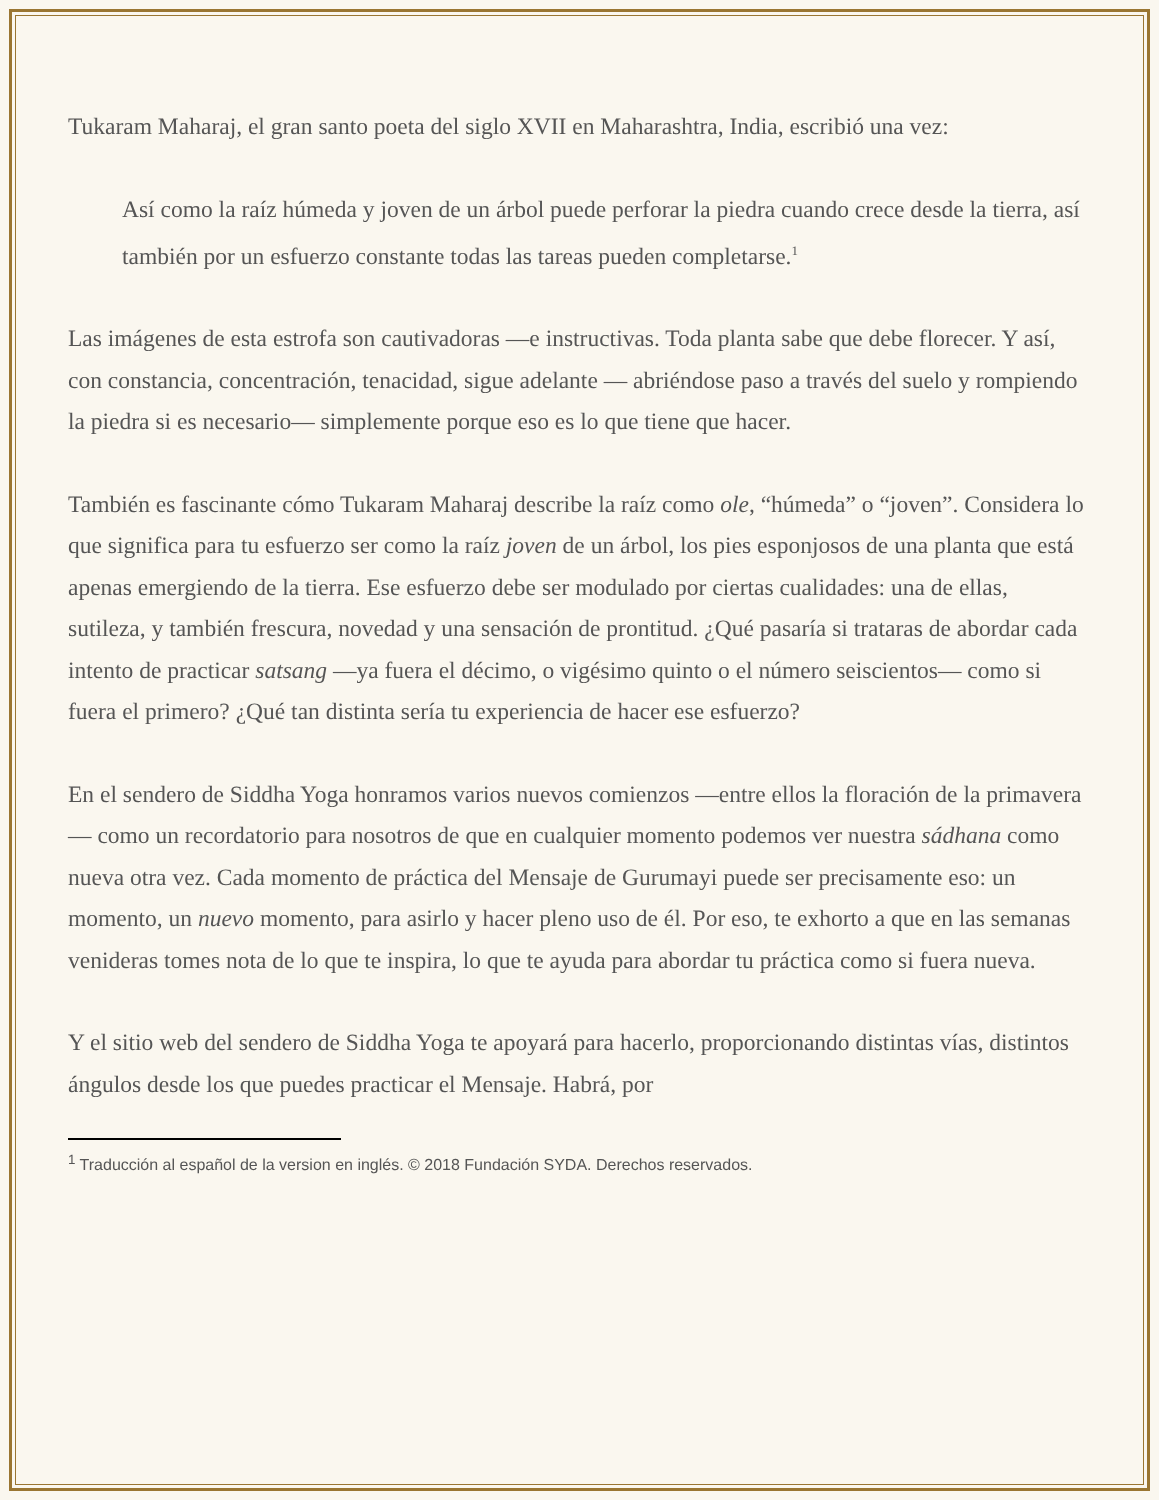Tukaram Maharaj, el gran santo poeta del siglo XVII en Maharashtra, India, escribió una vez:
Así como la raíz húmeda y joven de un árbol puede perforar la piedra cuando crece desde la tierra, así también por un esfuerzo constante todas las tareas pueden completarse.<sup>1</sup>
Las imágenes de esta estrofa son cautivadoras —e instructivas. Toda planta sabe que debe florecer. Y así, con constancia, concentración, tenacidad, sigue adelante — abriéndose paso a través del suelo y rompiendo la piedra si es necesario— simplemente porque eso es lo que tiene que hacer.
También es fascinante cómo Tukaram Maharaj describe la raíz como ole, “húmeda” o “joven”. Considera lo que significa para tu esfuerzo ser como la raíz joven de un árbol, los pies esponjosos de una planta que está apenas emergiendo de la tierra. Ese esfuerzo debe ser modulado por ciertas cualidades: una de ellas, sutileza, y también frescura, novedad y una sensación de prontitud. ¿Qué pasaría si trataras de abordar cada intento de practicar satsang —ya fuera el décimo, o vigésimo quinto o el número seiscientos— como si fuera el primero? ¿Qué tan distinta sería tu experiencia de hacer ese esfuerzo?
En el sendero de Siddha Yoga honramos varios nuevos comienzos —entre ellos la floración de la primavera— como un recordatorio para nosotros de que en cualquier momento podemos ver nuestra sádhana como nueva otra vez. Cada momento de práctica del Mensaje de Gurumayi puede ser precisamente eso: un momento, un nuevo momento, para asirlo y hacer pleno uso de él. Por eso, te exhorto a que en las semanas venideras tomes nota de lo que te inspira, lo que te ayuda para abordar tu práctica como si fuera nueva.
Y el sitio web del sendero de Siddha Yoga te apoyará para hacerlo, proporcionando distintas vías, distintos ángulos desde los que puedes practicar el Mensaje. Habrá, por
<sup>1</sup> Traducción al español de la version en inglés. © 2018 Fundación SYDA. Derechos reservados.